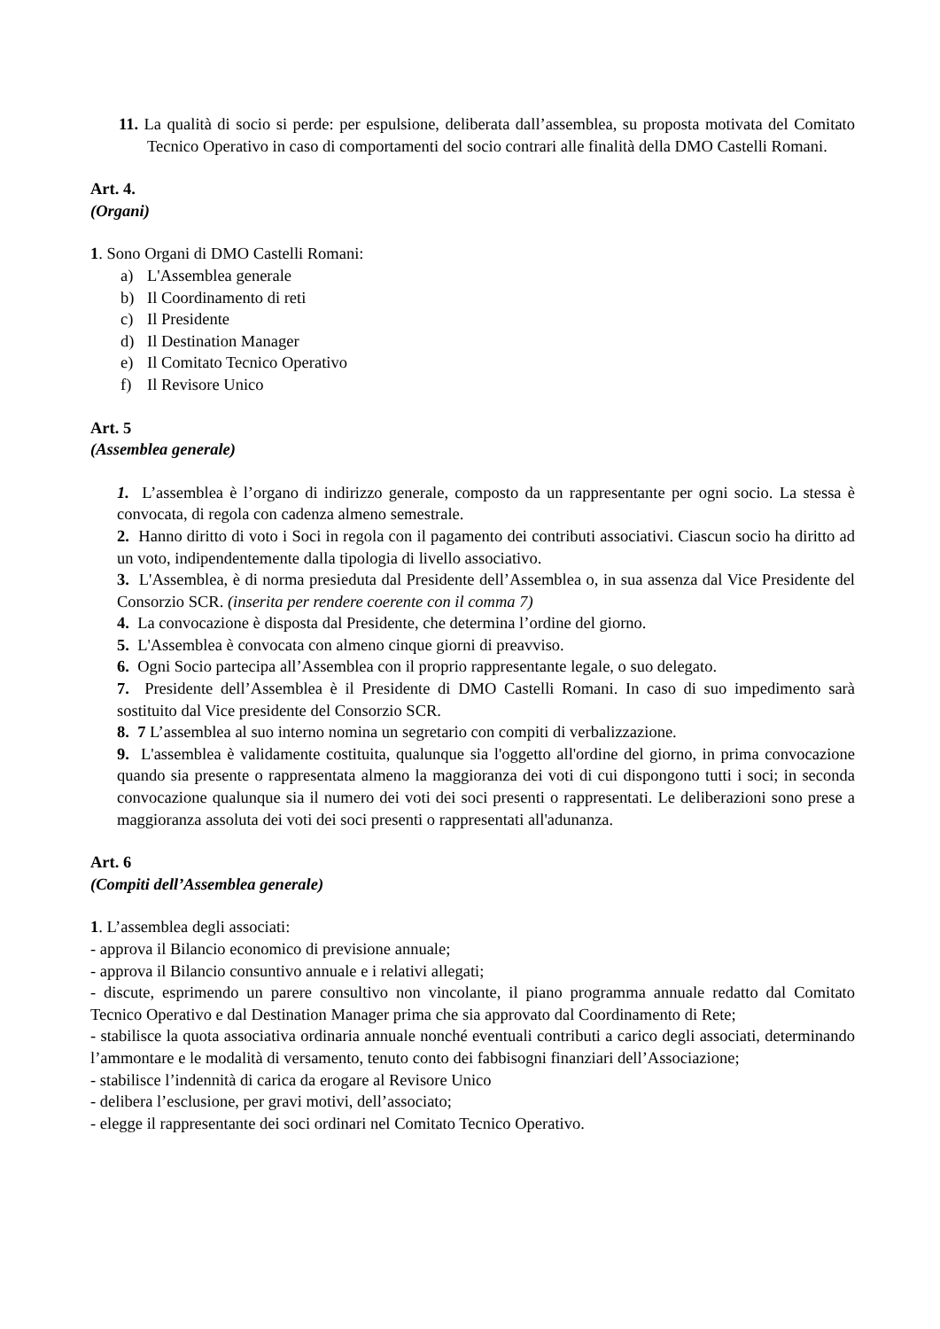11. La qualità di socio si perde: per espulsione, deliberata dall’assemblea, su proposta motivata del Comitato Tecnico Operativo in caso di comportamenti del socio contrari alle finalità della DMO Castelli Romani.
Art. 4.
(Organi)
1. Sono Organi di DMO Castelli Romani:
a) L'Assemblea generale
b) Il Coordinamento di reti
c) Il Presidente
d) Il Destination Manager
e) Il Comitato Tecnico Operativo
f) Il Revisore Unico
Art. 5
(Assemblea generale)
1. L’assemblea è l’organo di indirizzo generale, composto da un rappresentante per ogni socio. La stessa è convocata, di regola con cadenza almeno semestrale.
2. Hanno diritto di voto i Soci in regola con il pagamento dei contributi associativi. Ciascun socio ha diritto ad un voto, indipendentemente dalla tipologia di livello associativo.
3. L'Assemblea, è di norma presieduta dal Presidente dell’Assemblea o, in sua assenza dal Vice Presidente del Consorzio SCR. (inserita per rendere coerente con il comma 7)
4. La convocazione è disposta dal Presidente, che determina l’ordine del giorno.
5. L'Assemblea è convocata con almeno cinque giorni di preavviso.
6. Ogni Socio partecipa all’Assemblea con il proprio rappresentante legale, o suo delegato.
7. Presidente dell’Assemblea è il Presidente di DMO Castelli Romani. In caso di suo impedimento sarà sostituito dal Vice presidente del Consorzio SCR.
8. 7 L’assemblea al suo interno nomina un segretario con compiti di verbalizzazione.
9. L'assemblea è validamente costituita, qualunque sia l'oggetto all'ordine del giorno, in prima convocazione quando sia presente o rappresentata almeno la maggioranza dei voti di cui dispongono tutti i soci; in seconda convocazione qualunque sia il numero dei voti dei soci presenti o rappresentati. Le deliberazioni sono prese a maggioranza assoluta dei voti dei soci presenti o rappresentati all'adunanza.
Art. 6
(Compiti dell’Assemblea generale)
1. L’assemblea degli associati:
- approva il Bilancio economico di previsione annuale;
- approva il Bilancio consuntivo annuale e i relativi allegati;
- discute, esprimendo un parere consultivo non vincolante, il piano programma annuale redatto dal Comitato Tecnico Operativo e dal Destination Manager prima che sia approvato dal Coordinamento di Rete;
- stabilisce la quota associativa ordinaria annuale nonché eventuali contributi a carico degli associati, determinando l’ammontare e le modalità di versamento, tenuto conto dei fabbisogni finanziari dell’Associazione;
- stabilisce l’indennità di carica da erogare al Revisore Unico
- delibera l’esclusione, per gravi motivi, dell’associato;
- elegge il rappresentante dei soci ordinari nel Comitato Tecnico Operativo.